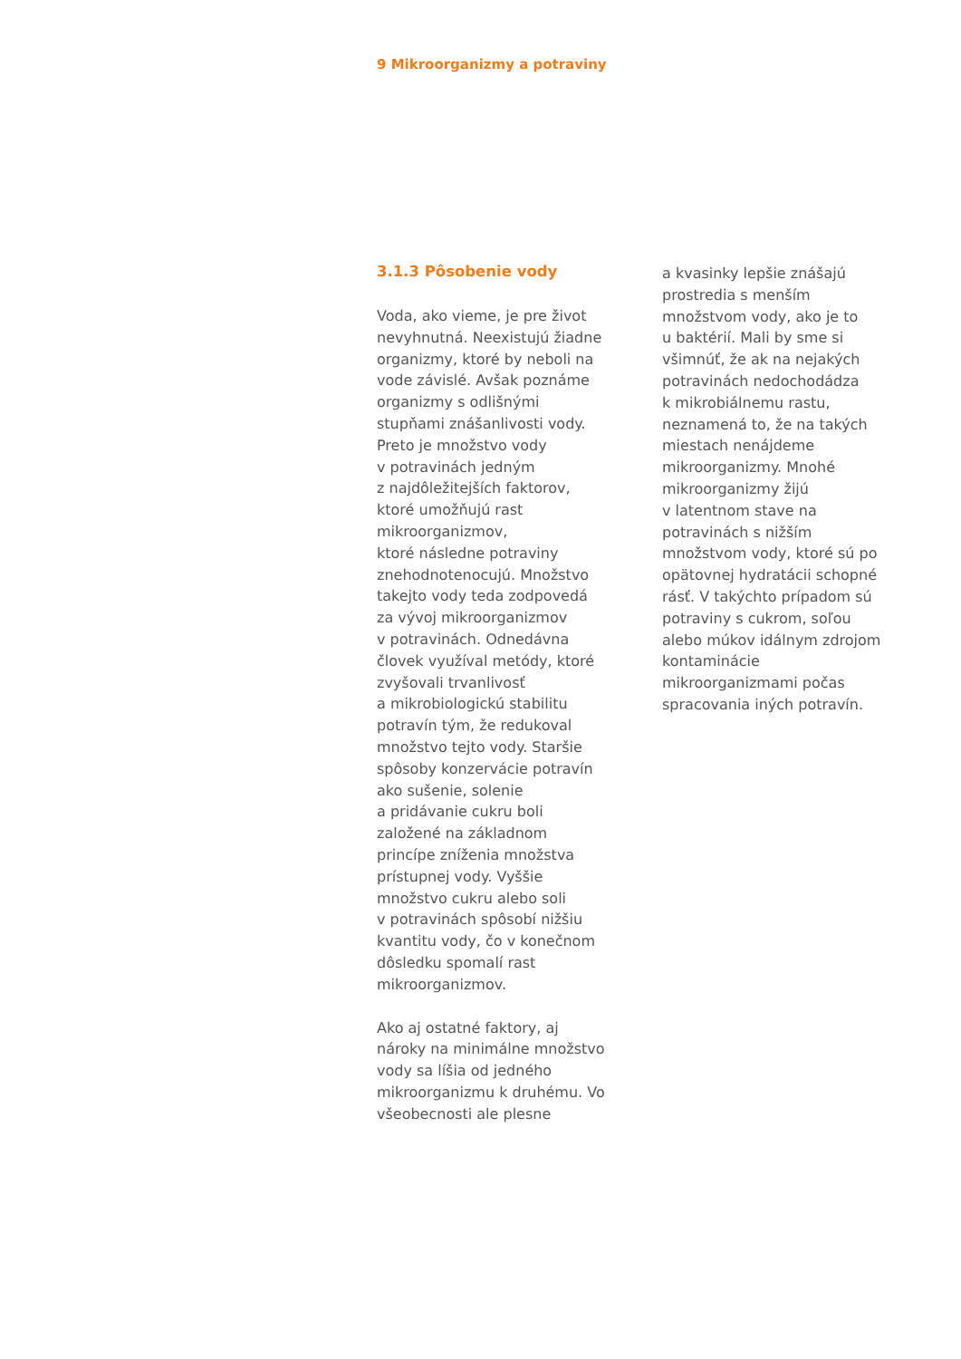9 Mikroorganizmy a potraviny
3.1.3 Pôsobenie vody
Voda, ako vieme, je pre život
nevyhnutná. Neexistujú žiadne
organizmy, ktoré by neboli na
vode závislé. Avšak poznáme
organizmy s odlišnými
stupňami znášanlivosti vody.
Preto je množstvo vody
v potravinách jedným
z najdôležitejších faktorov,
ktoré umožňujú rast
mikroorganizmov,
ktoré následne potraviny
znehodnotenocujú. Množstvo
takejto vody teda zodpovedá
za vývoj mikroorganizmov
v potravinách. Odnedávna
človek využíval metódy, ktoré
zvyšovali trvanlivosť
a mikrobiologickú stabilitu
potravín tým, že redukoval
množstvo tejto vody. Staršie
spôsoby konzervácie potravín
ako sušenie, solenie
a pridávanie cukru boli
založené na základnom
princípe zníženia množstva
prístupnej vody. Vyššie
množstvo cukru alebo soli
v potravinách spôsobí nižšiu
kvantitu vody, čo v konečnom
dôsledku spomalí rast
mikroorganizmov.
Ako aj ostatné faktory, aj
nároky na minimálne množstvo
vody sa líšia od jedného
mikroorganizmu k druhému. Vo
všeobecnosti ale plesne
a kvasinky lepšie znášajú
prostredia s menším
množstvom vody, ako je to
u baktérií. Mali by sme si
všimnúť, že ak na nejakých
potravinách nedochodádza
k mikrobiálnemu rastu,
neznamená to, že na takých
miestach nenájdeme
mikroorganizmy. Mnohé
mikroorganizmy žijú
v latentnom stave na
potravinách s nižším
množstvom vody, ktoré sú po
opätovnej hydratácii schopné
rásť. V takýchto prípadom sú
potraviny s cukrom, soľou
alebo múkov idálnym zdrojom
kontaminácie
mikroorganizmami počas
spracovania iných potravín.